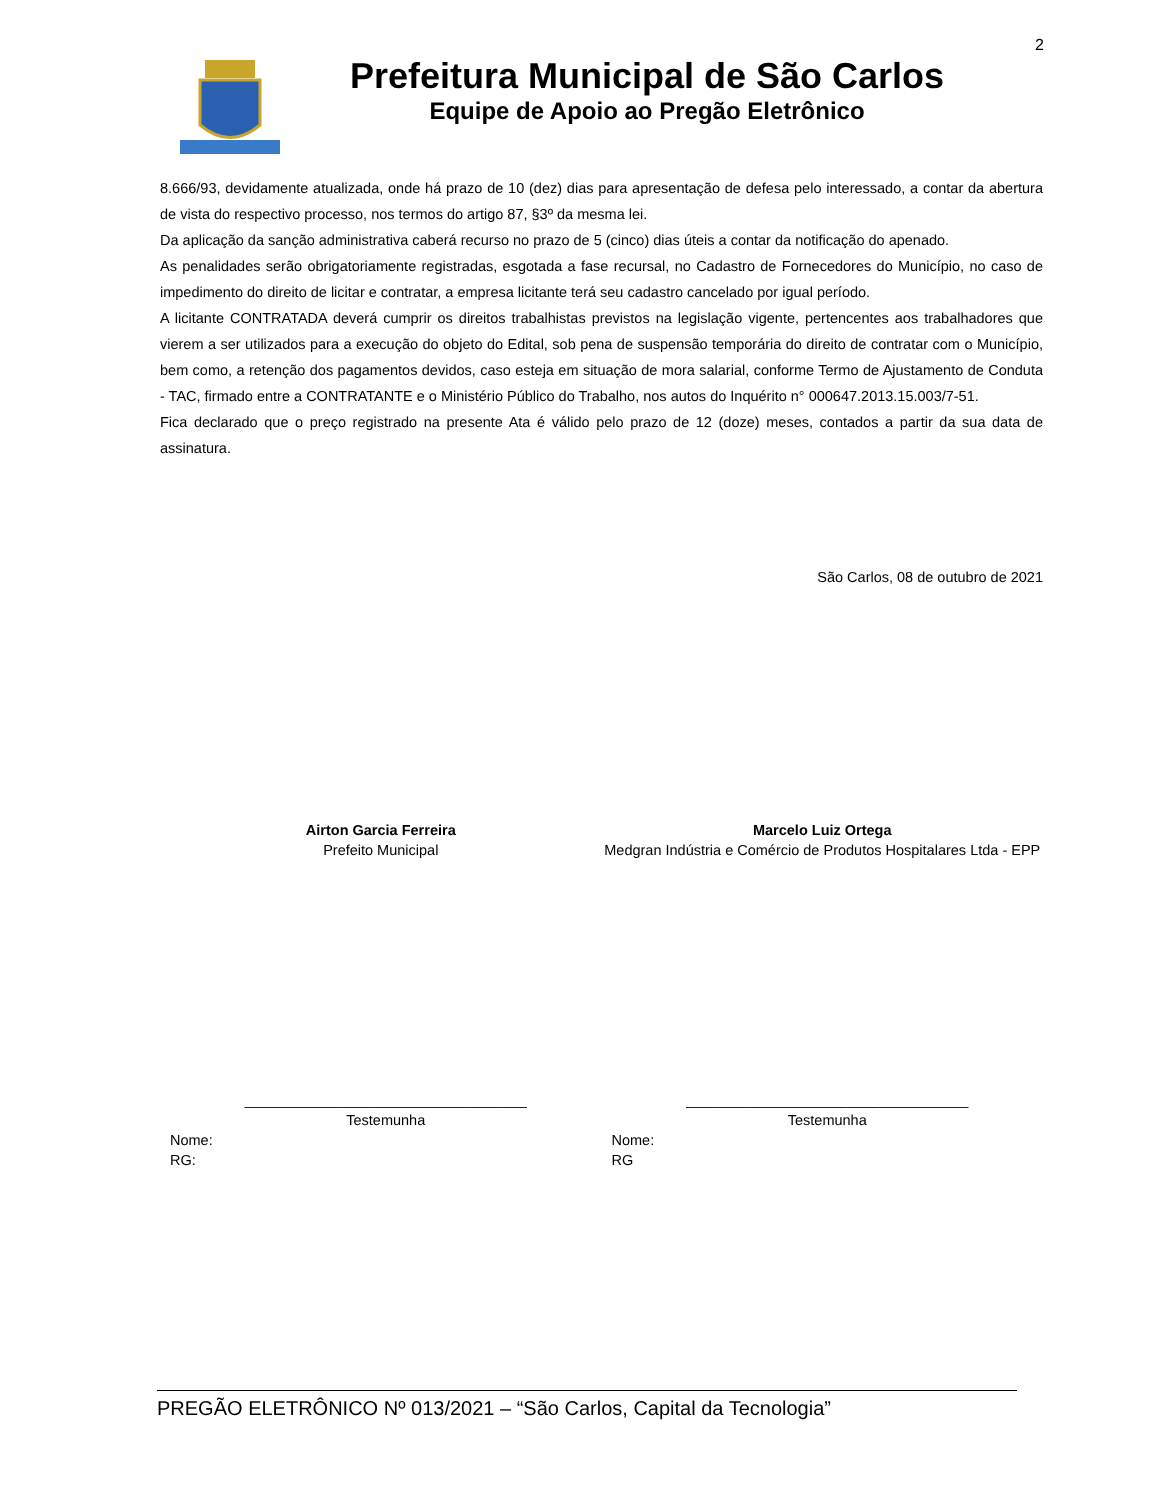2
Prefeitura Municipal de São Carlos
Equipe de Apoio ao Pregão Eletrônico
8.666/93, devidamente atualizada, onde há prazo de 10 (dez) dias para apresentação de defesa pelo interessado, a contar da abertura de vista do respectivo processo, nos termos do artigo 87, §3º da mesma lei.
Da aplicação da sanção administrativa caberá recurso no prazo de 5 (cinco) dias úteis a contar da notificação do apenado.
As penalidades serão obrigatoriamente registradas, esgotada a fase recursal, no Cadastro de Fornecedores do Município, no caso de impedimento do direito de licitar e contratar, a empresa licitante terá seu cadastro cancelado por igual período.
A licitante CONTRATADA deverá cumprir os direitos trabalhistas previstos na legislação vigente, pertencentes aos trabalhadores que vierem a ser utilizados para a execução do objeto do Edital, sob pena de suspensão temporária do direito de contratar com o Município, bem como, a retenção dos pagamentos devidos, caso esteja em situação de mora salarial, conforme Termo de Ajustamento de Conduta - TAC, firmado entre a CONTRATANTE e o Ministério Público do Trabalho, nos autos do Inquérito n° 000647.2013.15.003/7-51.
Fica declarado que o preço registrado na presente Ata é válido pelo prazo de 12 (doze) meses, contados a partir da sua data de assinatura.
São Carlos, 08 de outubro de 2021
Airton Garcia Ferreira
Prefeito Municipal
Marcelo Luiz Ortega
Medgran Indústria e Comércio de Produtos Hospitalares Ltda - EPP
___________________________________
Testemunha
Nome:
RG:
___________________________________
Testemunha
Nome:
RG
PREGÃO ELETRÔNICO Nº 013/2021 – “São Carlos, Capital da Tecnologia”